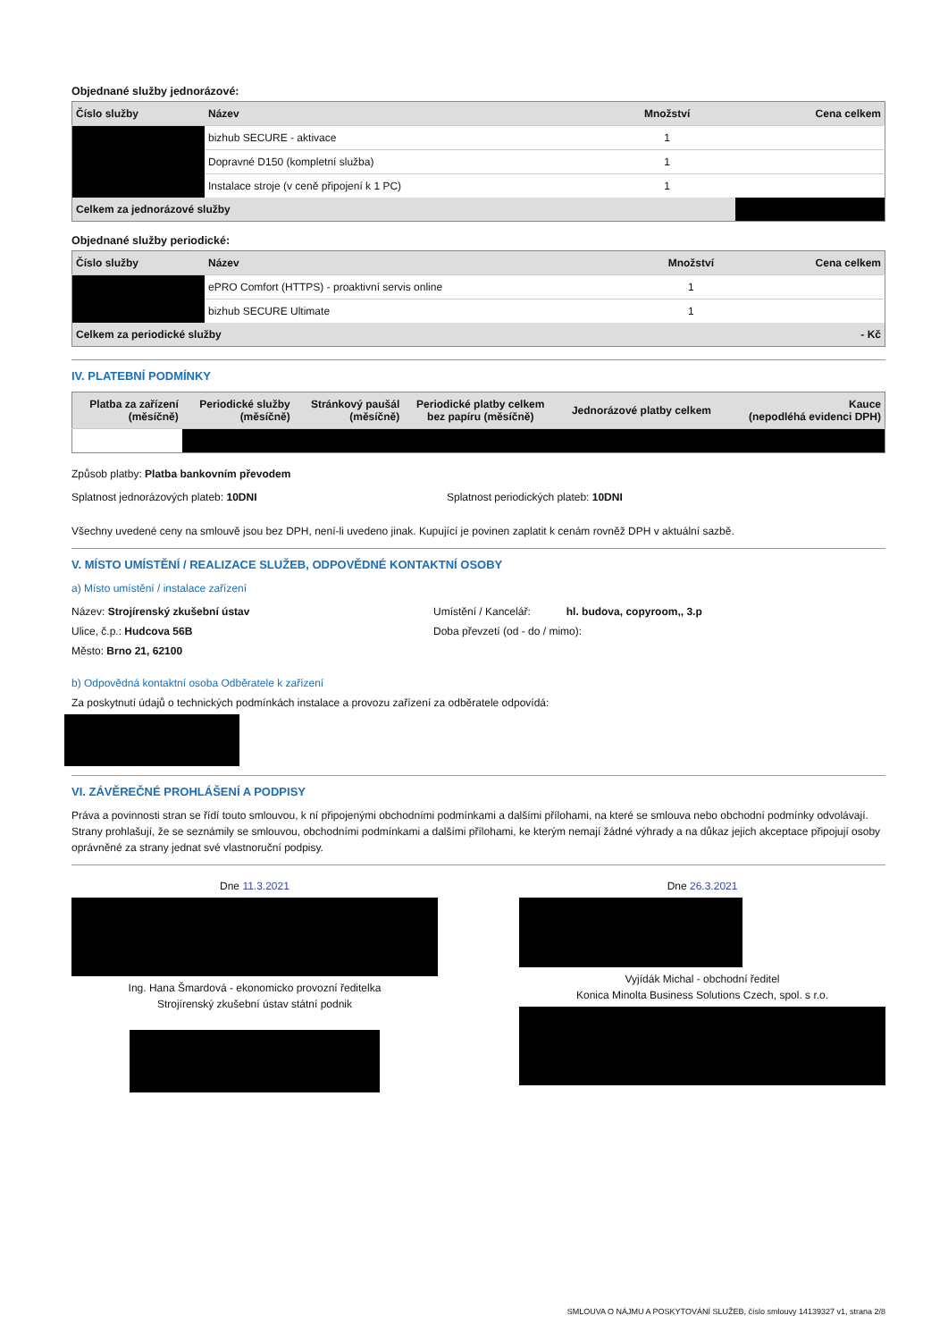Objednané služby jednorázové:
| Číslo služby | Název | Množství | | Cena celkem |
| --- | --- | --- | --- | --- |
| | bizhub SECURE - aktivace | 1 | | |
| | Dopravné D150 (kompletní služba) | 1 | | |
| | Instalace stroje (v ceně připojení k 1 PC) | 1 | | |
| Celkem za jednorázové služby | | | | |
Objednané služby periodické:
| Číslo služby | Název | Množství | | Cena celkem |
| --- | --- | --- | --- | --- |
| | ePRO Comfort (HTTPS) - proaktivní servis online | 1 | | |
| | bizhub SECURE Ultimate | 1 | | |
| Celkem za periodické služby | | | | - Kč |
IV. PLATEBNÍ PODMÍNKY
| Platba za zařízení (měsíčně) | Periodické služby (měsíčně) | Stránkový paušál (měsíčně) | Periodické platby celkem bez papíru (měsíčně) | Jednorázové platby celkem | Kauce (nepodléhá evidenci DPH) |
| --- | --- | --- | --- | --- | --- |
Způsob platby: Platba bankovním převodem
Splatnost jednorázových plateb: 10DNI Splatnost periodických plateb: 10DNI
Všechny uvedené ceny na smlouvě jsou bez DPH, není-li uvedeno jinak. Kupující je povinen zaplatit k cenám rovněž DPH v aktuální sazbě.
V. MÍSTO UMÍSTĚNÍ / REALIZACE SLUŽEB, ODPOVĚDNÉ KONTAKTNÍ OSOBY
a) Místo umístění / instalace zařízení
Název: Strojírenský zkušební ústav
Ulice, č.p.: Hudcova 56B
Město: Brno 21, 62100
Umístění / Kancelář: hl. budova, copyroom,, 3.p
Doba převzetí (od - do / mimo):
b) Odpovědná kontaktní osoba Odběratele k zařízení
Za poskytnutí údajů o technických podmínkách instalace a provozu zařízení za odběratele odpovídá:
VI. ZÁVĚREČNÉ PROHLÁŠENÍ A PODPISY
Práva a povinnosti stran se řídí touto smlouvou, k ní připojenými obchodními podmínkami a dalšími přílohami, na které se smlouva nebo obchodní podmínky odvolávají. Strany prohlašují, že se seznámily se smlouvou, obchodními podmínkami a dalšími přílohami, ke kterým nemají žádné výhrady a na důkaz jejich akceptace připojují osoby oprávněné za strany jednat své vlastnoruční podpisy.
Dne 11.3.2021
Ing. Hana Šmardová - ekonomicko provozní ředitelka
Strojírenský zkušební ústav státní podnik
Dne 26.3.2021
Vyjídák Michal - obchodní ředitel
Konica Minolta Business Solutions Czech, spol. s r.o.
SMLOUVA O NÁJMU A POSKYTOVÁNÍ SLUŽEB, číslo smlouvy 14139327 v1, strana 2/8